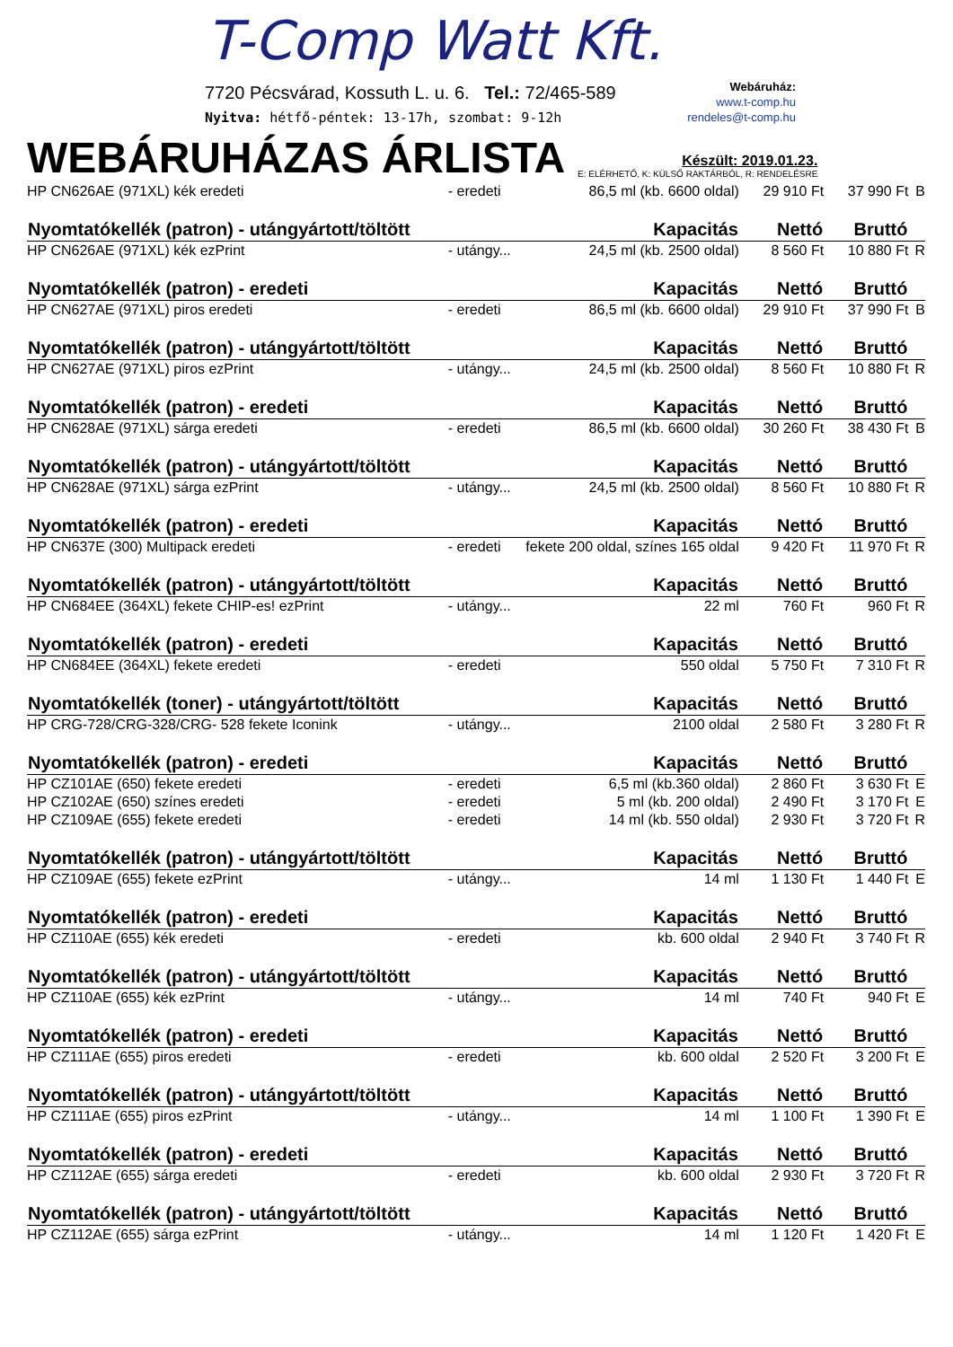T-Comp Watt Kft.
7720 Pécsvárad, Kossuth L. u. 6. Tel.: 72/465-589
Nyitva: hétfő-péntek: 13-17h, szombat: 9-12h
Webáruház:
www.t-comp.hu
rendeles@t-comp.hu
WEBÁRUHÁZAS ÁRLISTA
Készült: 2019.01.23.
E: ELÉRHETŐ, K: KÜLSŐ RAKTÁRBÓL, R: RENDELÉSRE
| HP CN626AE (971XL) kék eredeti | - eredeti | 86,5 ml (kb. 6600 oldal) | 29 910 Ft | 37 990 Ft | B |
| Nyomtatókellék (patron) - utángyártott/töltött | | Kapacitás | Nettó | Bruttó | |
| HP CN626AE (971XL) kék ezPrint | - utángy... | 24,5 ml (kb. 2500 oldal) | 8 560 Ft | 10 880 Ft | R |
| Nyomtatókellék (patron) - eredeti | | Kapacitás | Nettó | Bruttó | |
| HP CN627AE (971XL) piros eredeti | - eredeti | 86,5 ml (kb. 6600 oldal) | 29 910 Ft | 37 990 Ft | B |
| Nyomtatókellék (patron) - utángyártott/töltött | | Kapacitás | Nettó | Bruttó | |
| HP CN627AE (971XL) piros ezPrint | - utángy... | 24,5 ml (kb. 2500 oldal) | 8 560 Ft | 10 880 Ft | R |
| Nyomtatókellék (patron) - eredeti | | Kapacitás | Nettó | Bruttó | |
| HP CN628AE (971XL) sárga eredeti | - eredeti | 86,5 ml (kb. 6600 oldal) | 30 260 Ft | 38 430 Ft | B |
| Nyomtatókellék (patron) - utángyártott/töltött | | Kapacitás | Nettó | Bruttó | |
| HP CN628AE (971XL) sárga ezPrint | - utángy... | 24,5 ml (kb. 2500 oldal) | 8 560 Ft | 10 880 Ft | R |
| Nyomtatókellék (patron) - eredeti | | Kapacitás | Nettó | Bruttó | |
| HP CN637E (300) Multipack eredeti | - eredeti | fekete 200 oldal, színes 165 oldal | 9 420 Ft | 11 970 Ft | R |
| Nyomtatókellék (patron) - utángyártott/töltött | | Kapacitás | Nettó | Bruttó | |
| HP CN684EE (364XL) fekete CHIP-es! ezPrint | - utángy... | 22 ml | 760 Ft | 960 Ft | R |
| Nyomtatókellék (patron) - eredeti | | Kapacitás | Nettó | Bruttó | |
| HP CN684EE (364XL) fekete eredeti | - eredeti | 550 oldal | 5 750 Ft | 7 310 Ft | R |
| Nyomtatókellék (toner) - utángyártott/töltött | | Kapacitás | Nettó | Bruttó | |
| HP CRG-728/CRG-328/CRG- 528 fekete Iconink | - utángy... | 2100 oldal | 2 580 Ft | 3 280 Ft | R |
| Nyomtatókellék (patron) - eredeti | | Kapacitás | Nettó | Bruttó | |
| HP CZ101AE (650) fekete eredeti | - eredeti | 6,5 ml (kb.360 oldal) | 2 860 Ft | 3 630 Ft | E |
| HP CZ102AE (650) színes eredeti | - eredeti | 5 ml (kb. 200 oldal) | 2 490 Ft | 3 170 Ft | E |
| HP CZ109AE (655) fekete eredeti | - eredeti | 14 ml (kb. 550 oldal) | 2 930 Ft | 3 720 Ft | R |
| Nyomtatókellék (patron) - utángyártott/töltött | | Kapacitás | Nettó | Bruttó | |
| HP CZ109AE (655) fekete ezPrint | - utángy... | 14 ml | 1 130 Ft | 1 440 Ft | E |
| Nyomtatókellék (patron) - eredeti | | Kapacitás | Nettó | Bruttó | |
| HP CZ110AE (655) kék eredeti | - eredeti | kb. 600 oldal | 2 940 Ft | 3 740 Ft | R |
| Nyomtatókellék (patron) - utángyártott/töltött | | Kapacitás | Nettó | Bruttó | |
| HP CZ110AE (655) kék ezPrint | - utángy... | 14 ml | 740 Ft | 940 Ft | E |
| Nyomtatókellék (patron) - eredeti | | Kapacitás | Nettó | Bruttó | |
| HP CZ111AE (655) piros eredeti | - eredeti | kb. 600 oldal | 2 520 Ft | 3 200 Ft | E |
| Nyomtatókellék (patron) - utángyártott/töltött | | Kapacitás | Nettó | Bruttó | |
| HP CZ111AE (655) piros ezPrint | - utángy... | 14 ml | 1 100 Ft | 1 390 Ft | E |
| Nyomtatókellék (patron) - eredeti | | Kapacitás | Nettó | Bruttó | |
| HP CZ112AE (655) sárga eredeti | - eredeti | kb. 600 oldal | 2 930 Ft | 3 720 Ft | R |
| Nyomtatókellék (patron) - utángyártott/töltött | | Kapacitás | Nettó | Bruttó | |
| HP CZ112AE (655) sárga ezPrint | - utángy... | 14 ml | 1 120 Ft | 1 420 Ft | E |